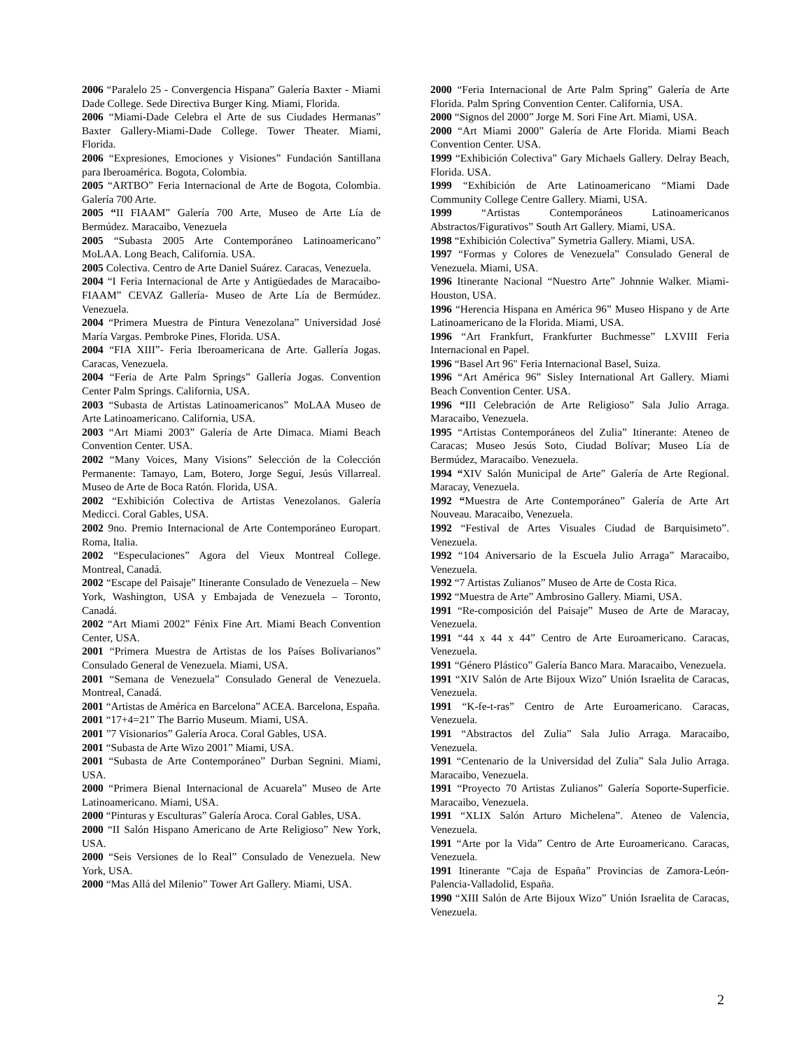2006 “Paralelo 25 - Convergencia Hispana” Galería Baxter - Miami Dade College. Sede Directiva Burger King. Miami, Florida.
2006 “Miami-Dade Celebra el Arte de sus Ciudades Hermanas” Baxter Gallery-Miami-Dade College. Tower Theater. Miami, Florida.
2006 “Expresiones, Emociones y Visiones” Fundación Santillana para Iberoamérica. Bogota, Colombia.
2005 “ARTBO” Feria Internacional de Arte de Bogota, Colombia. Galería 700 Arte.
2005 “II FIAAM” Galería 700 Arte, Museo de Arte Lía de Bermúdez. Maracaibo, Venezuela
2005 “Subasta 2005 Arte Contemporáneo Latinoamericano” MoLAA. Long Beach, California. USA.
2005 Colectiva. Centro de Arte Daniel Suárez. Caracas, Venezuela.
2004 “I Feria Internacional de Arte y Antigüedades de Maracaibo-FIAAM” CEVAZ Gallería- Museo de Arte Lía de Bermúdez. Venezuela.
2004 “Primera Muestra de Pintura Venezolana” Universidad José María Vargas. Pembroke Pines, Florida. USA.
2004 “FIA XIII”- Feria Iberoamericana de Arte. Gallería Jogas. Caracas, Venezuela.
2004 “Feria de Arte Palm Springs” Gallería Jogas. Convention Center Palm Springs. California, USA.
2003 “Subasta de Artistas Latinoamericanos” MoLAA Museo de Arte Latinoamericano. California, USA.
2003 “Art Miami 2003” Galería de Arte Dimaca. Miami Beach Convention Center. USA.
2002 “Many Voices, Many Visions” Selección de la Colección Permanente: Tamayo, Lam, Botero, Jorge Seguí, Jesús Villarreal. Museo de Arte de Boca Ratón. Florida, USA.
2002 “Exhibición Colectiva de Artistas Venezolanos. Galería Medicci. Coral Gables, USA.
2002 9no. Premio Internacional de Arte Contemporáneo Europart. Roma, Italia.
2002 “Especulaciones” Agora del Vieux Montreal College. Montreal, Canadá.
2002 “Escape del Paisaje” Itinerante Consulado de Venezuela – New York, Washington, USA y Embajada de Venezuela – Toronto, Canadá.
2002 “Art Miami 2002” Fénix Fine Art. Miami Beach Convention Center, USA.
2001 “Primera Muestra de Artistas de los Países Bolivarianos” Consulado General de Venezuela. Miami, USA.
2001 “Semana de Venezuela” Consulado General de Venezuela. Montreal, Canadá.
2001 “Artistas de América en Barcelona” ACEA. Barcelona, España.
2001 “17+4=21” The Barrio Museum. Miami, USA.
2001 ”7 Visionarios” Galería Aroca. Coral Gables, USA.
2001 “Subasta de Arte Wizo 2001” Miami, USA.
2001 “Subasta de Arte Contemporáneo” Durban Segnini. Miami, USA.
2000 “Primera Bienal Internacional de Acuarela” Museo de Arte Latinoamericano. Miami, USA.
2000 “Pinturas y Esculturas” Galería Aroca. Coral Gables, USA.
2000 “II Salón Hispano Americano de Arte Religioso” New York, USA.
2000 “Seis Versiones de lo Real” Consulado de Venezuela. New York, USA.
2000 “Mas Allá del Milenio” Tower Art Gallery. Miami, USA.
2000 “Feria Internacional de Arte Palm Spring” Galería de Arte Florida. Palm Spring Convention Center. California, USA.
2000 “Signos del 2000” Jorge M. Sori Fine Art. Miami, USA.
2000 “Art Miami 2000” Galería de Arte Florida. Miami Beach Convention Center. USA.
1999 “Exhibición Colectiva” Gary Michaels Gallery. Delray Beach, Florida. USA.
1999 “Exhibición de Arte Latinoamericano “Miami Dade Community College Centre Gallery. Miami, USA.
1999 “Artistas Contemporáneos Latinoamericanos Abstractos/Figurativos” South Art Gallery. Miami, USA.
1998 “Exhibición Colectiva” Symetria Gallery. Miami, USA.
1997 “Formas y Colores de Venezuela” Consulado General de Venezuela. Miami, USA.
1996 Itinerante Nacional “Nuestro Arte” Johnnie Walker. Miami-Houston, USA.
1996 “Herencia Hispana en América 96” Museo Hispano y de Arte Latinoamericano de la Florida. Miami, USA.
1996 “Art Frankfurt, Frankfurter Buchmesse” LXVIII Feria Internacional en Papel.
1996 “Basel Art 96" Feria Internacional Basel, Suiza.
1996 “Art América 96” Sisley International Art Gallery. Miami Beach Convention Center. USA.
1996 “III Celebración de Arte Religioso” Sala Julio Arraga. Maracaibo, Venezuela.
1995 “Artistas Contemporáneos del Zulia” Itinerante: Ateneo de Caracas; Museo Jesús Soto, Ciudad Bolívar; Museo Lía de Bermúdez, Maracaibo. Venezuela.
1994 “XIV Salón Municipal de Arte” Galería de Arte Regional. Maracay, Venezuela.
1992 “Muestra de Arte Contemporáneo” Galería de Arte Art Nouveau. Maracaibo, Venezuela.
1992 “Festival de Artes Visuales Ciudad de Barquisimeto”. Venezuela.
1992 “104 Aniversario de la Escuela Julio Arraga” Maracaibo, Venezuela.
1992 “7 Artistas Zulianos” Museo de Arte de Costa Rica.
1992 “Muestra de Arte” Ambrosino Gallery. Miami, USA.
1991 “Re-composición del Paisaje” Museo de Arte de Maracay, Venezuela.
1991 “44 x 44 x 44” Centro de Arte Euroamericano. Caracas, Venezuela.
1991 “Género Plástico” Galería Banco Mara. Maracaibo, Venezuela.
1991 “XIV Salón de Arte Bijoux Wizo” Unión Israelita de Caracas, Venezuela.
1991 “K-fe-t-ras” Centro de Arte Euroamericano. Caracas, Venezuela.
1991 “Abstractos del Zulia” Sala Julio Arraga. Maracaibo, Venezuela.
1991 “Centenario de la Universidad del Zulia” Sala Julio Arraga. Maracaibo, Venezuela.
1991 “Proyecto 70 Artistas Zulianos” Galería Soporte-Superficie. Maracaibo, Venezuela.
1991 “XLIX Salón Arturo Michelena”. Ateneo de Valencia, Venezuela.
1991 “Arte por la Vida” Centro de Arte Euroamericano. Caracas, Venezuela.
1991 Itinerante “Caja de España” Provincias de Zamora-León-Palencia-Valladolid, España.
1990 “XIII Salón de Arte Bijoux Wizo” Unión Israelita de Caracas, Venezuela.
2